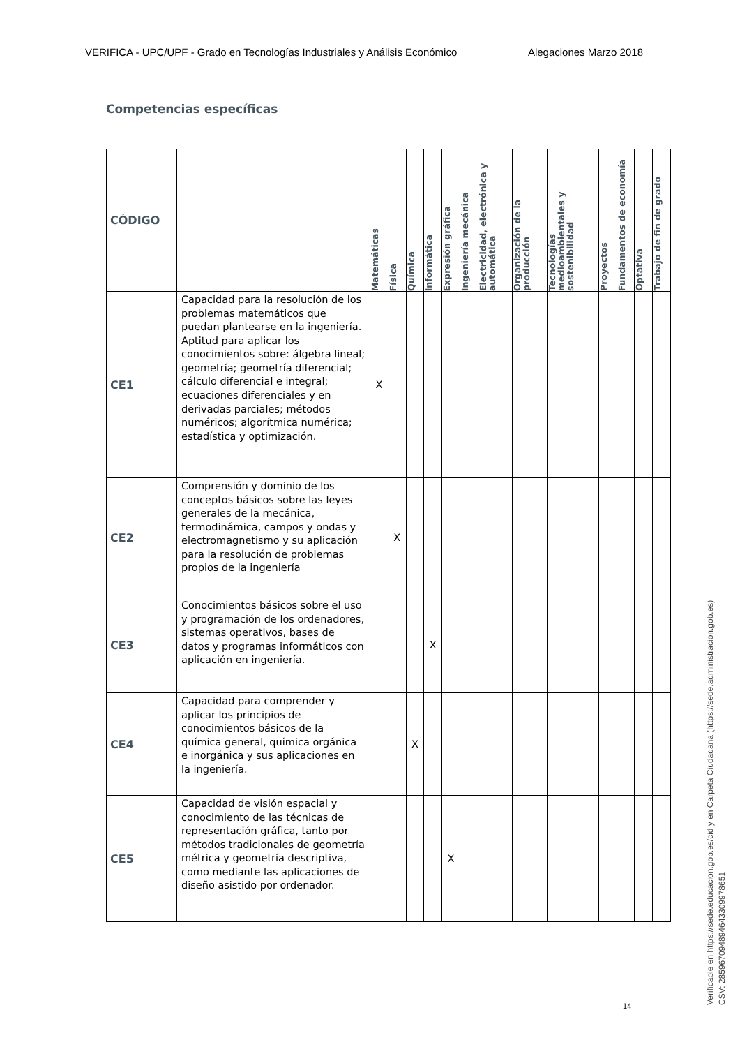VERIFICA - UPC/UPF - Grado en Tecnologías Industriales y Análisis Económico Alegaciones Marzo 2018
Competencias específicas
| CÓDIGO | | Matemáticas | Física | Química | Informática | Expresión gráfica | Ingeniería mecánica | Electricidad, electrónica y automática | Organización de la producción | Tecnologías medioambientales y sostenibilidad | Proyectos | Fundamentos de economía | Optativa | Trabajo de fin de grado |
| --- | --- | --- | --- | --- | --- | --- | --- | --- | --- | --- | --- | --- | --- | --- |
| CE1 | Capacidad para la resolución de los problemas matemáticos que puedan plantearse en la ingeniería. Aptitud para aplicar los conocimientos sobre: álgebra lineal; geometría; geometría diferencial; cálculo diferencial e integral; ecuaciones diferenciales y en derivadas parciales; métodos numéricos; algorítmica numérica; estadística y optimización. | X | | | | | | | | | | | | |
| CE2 | Comprensión y dominio de los conceptos básicos sobre las leyes generales de la mecánica, termodinámica, campos y ondas y electromagnetismo y su aplicación para la resolución de problemas propios de la ingeniería | | X | | | | | | | | | | | |
| CE3 | Conocimientos básicos sobre el uso y programación de los ordenadores, sistemas operativos, bases de datos y programas informáticos con aplicación en ingeniería. | | | | X | | | | | | | | | |
| CE4 | Capacidad para comprender y aplicar los principios de conocimientos básicos de la química general, química orgánica e inorgánica y sus aplicaciones en la ingeniería. | | | X | | | | | | | | | | |
| CE5 | Capacidad de visión espacial y conocimiento de las técnicas de representación gráfica, tanto por métodos tradicionales de geometría métrica y geometría descriptiva, como mediante las aplicaciones de diseño asistido por ordenador. | | | | | X | | | | | | | | |
14
Verificable en https://sede.educacion.gob.es/cid y en Carpeta Ciudadana (https://sede.administracion.gob.es)
CSV: 285967094894643309978651